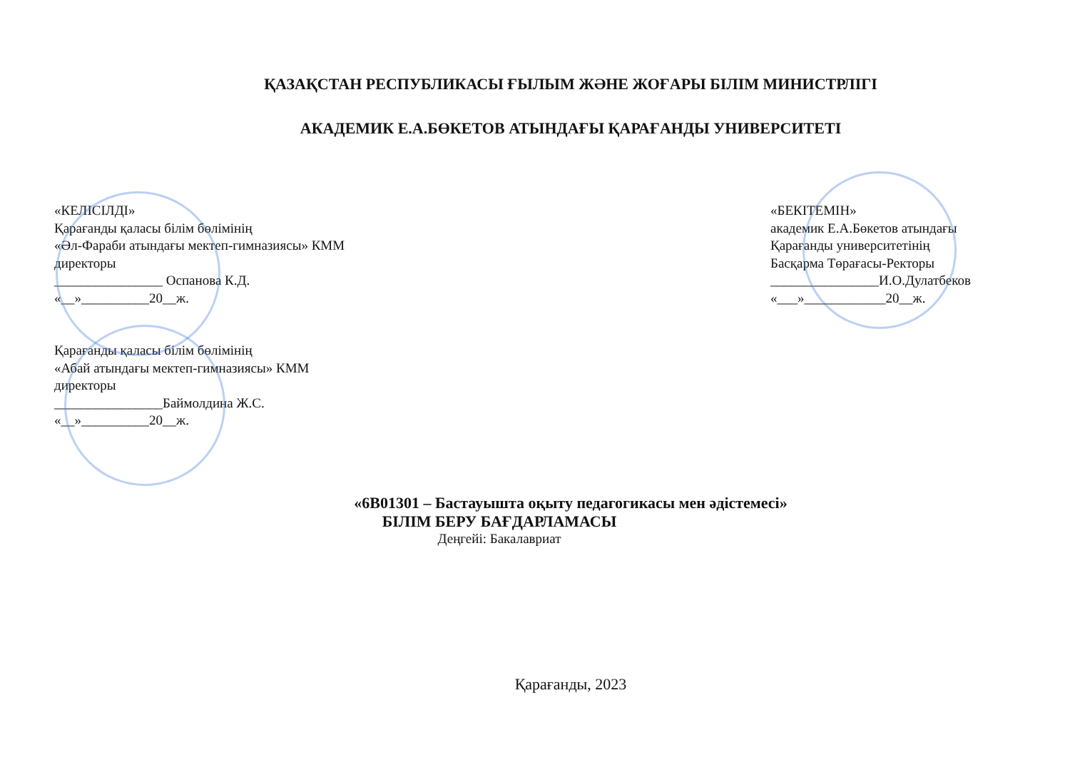ҚАЗАҚСТАН РЕСПУБЛИКАСЫ ҒЫЛЫМ ЖӘНЕ ЖОҒАРЫ БІЛІМ МИНИСТРЛІГІ
АКАДЕМИК Е.А.БӨКЕТОВ АТЫНДАҒЫ ҚАРАҒАНДЫ УНИВЕРСИТЕТІ
«КЕЛІСІЛДІ»
Қарағанды қаласы білім бөлімінің
«Әл-Фараби атындағы мектеп-гимназиясы» КММ
директоры
________________ Оспанова К.Д.
«__»__________20__ж.
Қарағанды қаласы білім бөлімінің
«Абай атындағы мектеп-гимназиясы» КММ
директоры
________________Баймолдина Ж.С.
«__»__________20__ж.
«БЕКІТЕМІН»
академик Е.А.Бөкетов атындағы
Қарағанды университетінің
Басқарма Төрағасы-Ректоры
________________И.О.Дулатбеков
«___»____________20__ж.
«6В01301 – Бастауышта оқыту педагогикасы мен әдістемесі»
БІЛІМ БЕРУ БАҒДАРЛАМАСЫ
Деңгейі: Бакалавриат
Қарағанды, 2023